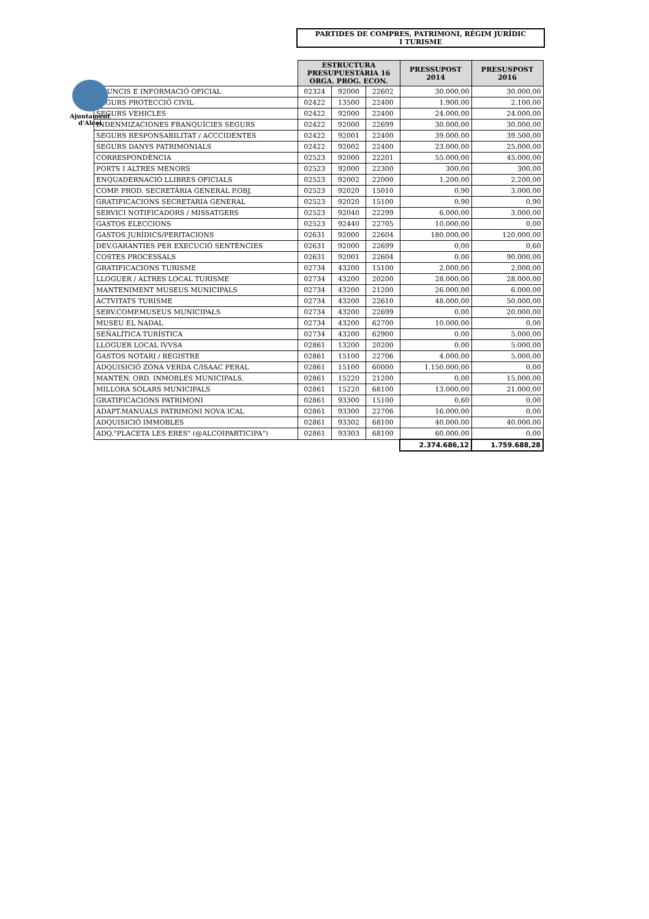Ajuntament
d'Alcoi
PARTIDES DE COMPRES, PATRIMONI, RÈGIM JURÍDIC
I TURISME
| | ESTRUCTURA PRESUPUESTÀRIA 16 ORGA. PROG. ECON. | | | PRESSUPOST 2014 | PRESUSPOST 2016 |
| ANUNCIS E INFORMACIÓ OFICIAL | 02324 | 92000 | 22602 | 30.000,00 | 30.000,00 |
| SEGURS PROTECCIÓ CIVIL | 02422 | 13500 | 22400 | 1.900,00 | 2.100,00 |
| SEGURS VEHICLES | 02422 | 92000 | 22400 | 24.000,00 | 24.000,00 |
| INDENMIZACIONES FRANQUÍCIES SEGURS | 02422 | 92000 | 22699 | 30.000,00 | 30.000,00 |
| SEGURS RESPONSABILITAT / ACCCIDENTES | 02422 | 92001 | 22400 | 39.000,00 | 39.500,00 |
| SEGURS DANYS PATRIMONIALS | 02422 | 92002 | 22400 | 23.000,00 | 25.000,00 |
| CORRESPONDÈNCIA | 02523 | 92000 | 22201 | 55.000,00 | 45.000,00 |
| PORTS I ALTRES MENORS | 02523 | 92000 | 22300 | 300,00 | 300,00 |
| ENQUADERNACIÓ LLIBRES OFICIALS | 02523 | 92002 | 22000 | 1.200,00 | 2.200,00 |
| COMP. PROD. SECRETÀRIA GENERAL P.OBJ. | 02523 | 92020 | 15010 | 0,90 | 3.000,00 |
| GRATIFICACIONS SECRETARIA GENERAL | 02523 | 92020 | 15100 | 0,90 | 0,90 |
| SERVICI NOTIFICADORS / MISSATGERS | 02523 | 92040 | 22299 | 6.000,00 | 3.000,00 |
| GASTOS ELECCIONS | 02523 | 92440 | 22705 | 10.000,00 | 0,00 |
| GASTOS JURÍDICS/PERITACIONS | 02631 | 92000 | 22604 | 180.000,00 | 120.000,00 |
| DEV.GARANTIES PER EXECUCIÓ SENTÈNCIES | 02631 | 92000 | 22699 | 0,00 | 0,60 |
| COSTES PROCESSALS | 02631 | 92001 | 22604 | 0,00 | 90.000,00 |
| GRATIFICACIONS TURISME | 02734 | 43200 | 15100 | 2.000,00 | 2.000,00 |
| LLOGUER / ALTRES LOCAL TURISME | 02734 | 43200 | 20200 | 28.000,00 | 28.000,00 |
| MANTENIMENT MUSEUS MUNICIPALS | 02734 | 43200 | 21200 | 26.000,00 | 6.000,00 |
| ACTVITATS TURISME | 02734 | 43200 | 22610 | 48.000,00 | 50.000,00 |
| SERV.COMP.MUSEUS MUNICIPALS | 02734 | 43200 | 22699 | 0,00 | 20.000,00 |
| MUSEU EL NADAL | 02734 | 43200 | 62700 | 10.000,00 | 0,00 |
| SEÑALÍTICA TURÍSTICA | 02734 | 43200 | 62900 | 0,00 | 5.000,00 |
| LLOGUER LOCAL IVVSA | 02861 | 13200 | 20200 | 0,00 | 5.000,00 |
| GASTOS NOTARI / REGISTRE | 02861 | 15100 | 22706 | 4.000,00 | 5.000,00 |
| ADQUISICIÓ ZONA VERDA C/ISAAC PERAL | 02861 | 15100 | 60000 | 1.150.000,00 | 0,00 |
| MANTEN. ORD. INMOBLES MUNICIPALS. | 02861 | 15220 | 21200 | 0,00 | 15.000,00 |
| MILLORA SOLARS MUNICIPALS | 02861 | 15220 | 68100 | 13.000,00 | 21.000,00 |
| GRATIFICACIONS PATRIMONI | 02861 | 93300 | 15100 | 0,60 | 0,00 |
| ADAPT.MANUALS PATRIMONI NOVA ICAL | 02861 | 93300 | 22706 | 16.000,00 | 0,00 |
| ADQUISICIÓ IMMOBLES | 02861 | 93302 | 68100 | 40.000,00 | 40.000,00 |
| ADQ."PLACETA LES ERES" (@ALCOIPARTICIPA") | 02861 | 93303 | 68100 | 60.000,00 | 0,00 |
| | | | | 2.374.686,12 | 1.759.688,28 |